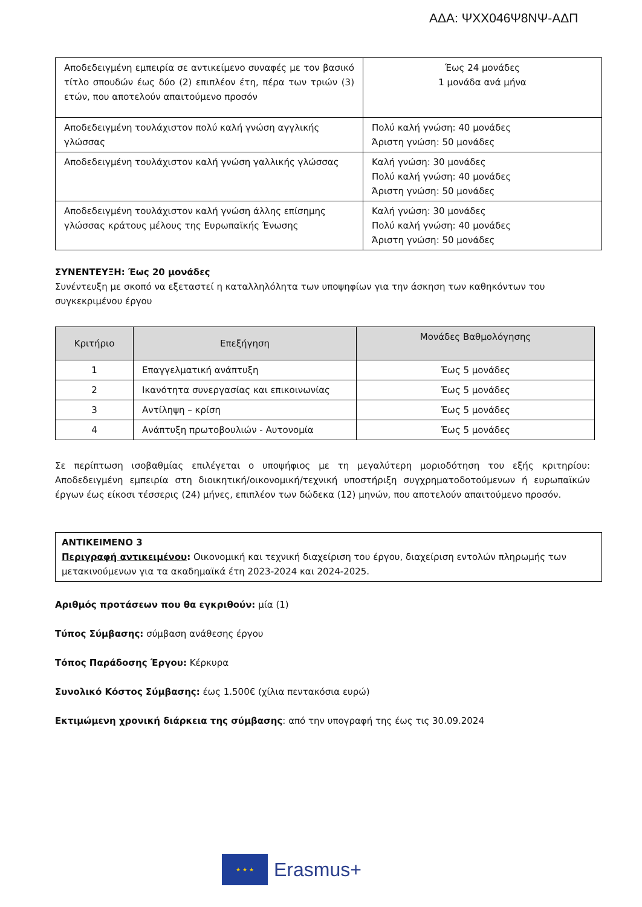ΑΔΑ: ΨΧΧ046Ψ8ΝΨ-ΑΔΠ
| Αποδεδειγμένη εμπειρία σε αντικείμενο συναφές με τον βασικό τίτλο σπουδών έως δύο (2) επιπλέον έτη, πέρα των τριών (3) ετών, που αποτελούν απαιτούμενο προσόν | Έως 24 μονάδες 1 μονάδα ανά μήνα |
| Αποδεδειγμένη τουλάχιστον πολύ καλή γνώση αγγλικής γλώσσας | Πολύ καλή γνώση: 40 μονάδες Άριστη γνώση: 50 μονάδες |
| Αποδεδειγμένη τουλάχιστον καλή γνώση γαλλικής γλώσσας | Καλή γνώση: 30 μονάδες Πολύ καλή γνώση: 40 μονάδες Άριστη γνώση: 50 μονάδες |
| Αποδεδειγμένη τουλάχιστον καλή γνώση άλλης επίσημης γλώσσας κράτους μέλους της Ευρωπαϊκής Ένωσης | Καλή γνώση: 30 μονάδες Πολύ καλή γνώση: 40 μονάδες Άριστη γνώση: 50 μονάδες |
ΣΥΝΕΝΤΕΥΞΗ: Έως 20 μονάδες
Συνέντευξη με σκοπό να εξεταστεί η καταλληλόλητα των υποψηφίων για την άσκηση των καθηκόντων του συγκεκριμένου έργου
| Κριτήριο | Επεξήγηση | Μονάδες Βαθμολόγησης |
| --- | --- | --- |
| 1 | Επαγγελματική ανάπτυξη | Έως 5 μονάδες |
| 2 | Ικανότητα συνεργασίας και επικοινωνίας | Έως 5 μονάδες |
| 3 | Αντίληψη – κρίση | Έως 5 μονάδες |
| 4 | Ανάπτυξη πρωτοβουλιών - Αυτονομία | Έως 5 μονάδες |
Σε περίπτωση ισοβαθμίας επιλέγεται ο υποψήφιος με τη μεγαλύτερη μοριοδότηση του εξής κριτηρίου: Αποδεδειγμένη εμπειρία στη διοικητική/οικονομική/τεχνική υποστήριξη συγχρηματοδοτούμενων ή ευρωπαϊκών έργων έως είκοσι τέσσερις (24) μήνες, επιπλέον των δώδεκα (12) μηνών, που αποτελούν απαιτούμενο προσόν.
ΑΝΤΙΚΕΙΜΕΝΟ 3
Περιγραφή αντικειμένου: Οικονομική και τεχνική διαχείριση του έργου, διαχείριση εντολών πληρωμής των μετακινούμενων για τα ακαδημαϊκά έτη 2023-2024 και 2024-2025.
Αριθμός προτάσεων που θα εγκριθούν: μία (1)
Τύπος Σύμβασης: σύμβαση ανάθεσης έργου
Τόπος Παράδοσης Έργου: Κέρκυρα
Συνολικό Κόστος Σύμβασης: έως 1.500€ (χίλια πεντακόσια ευρώ)
Εκτιμώμενη χρονική διάρκεια της σύμβασης: από την υπογραφή της έως τις 30.09.2024
★ ★ ★
Erasmus+